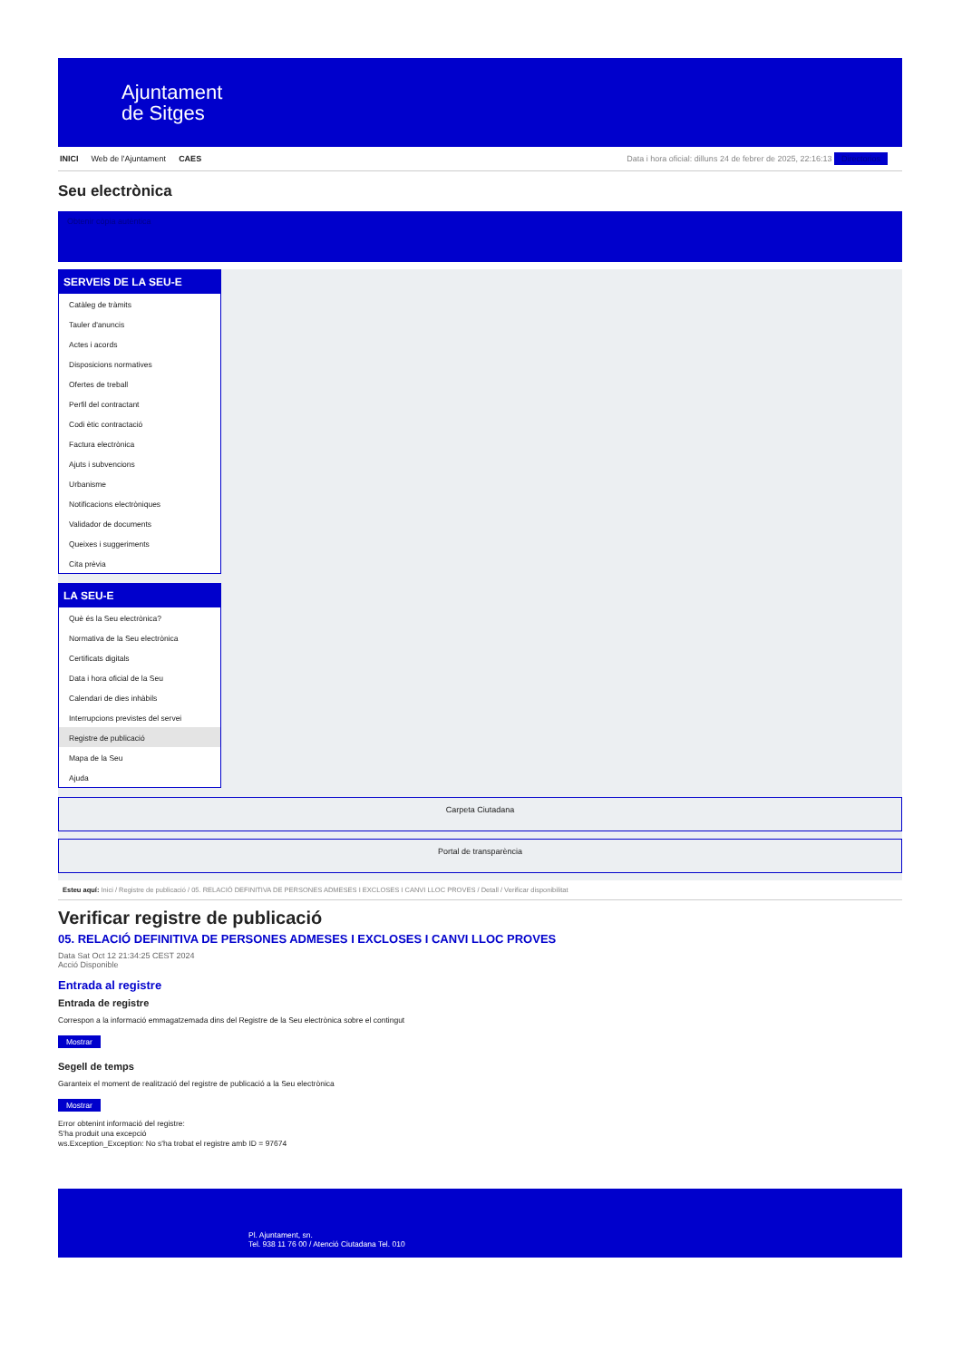Ajuntament
de Sitges
INICI Web de l'Ajuntament CAES Data i hora oficial: dilluns 24 de febrer de 2025, 22:16:13 Directorios
Seu electrònica
Obtenir còpia autèntica
SERVEIS DE LA SEU-E
Catàleg de tràmits
Tauler d'anuncis
Actes i acords
Disposicions normatives
Ofertes de treball
Perfil del contractant
Codi ètic contractació
Factura electrònica
Ajuts i subvencions
Urbanisme
Notificacions electròniques
Validador de documents
Queixes i suggeriments
Cita prèvia
LA SEU-E
Què és la Seu electrònica?
Normativa de la Seu electrònica
Certificats digitals
Data i hora oficial de la Seu
Calendari de dies inhàbils
Interrupcions previstes del servei
Registre de publicació
Mapa de la Seu
Ajuda
Carpeta Ciutadana
Portal de transparència
Esteu aquí: Inici / Registre de publicació / 05. RELACIÓ DEFINITIVA DE PERSONES ADMESES I EXCLOSES I CANVI LLOC PROVES / Detall / Verificar disponibilitat
Verificar registre de publicació
05. RELACIÓ DEFINITIVA DE PERSONES ADMESES I EXCLOSES I CANVI LLOC PROVES
Data Sat Oct 12 21:34:25 CEST 2024
Acció Disponible
Entrada al registre
Entrada de registre
Correspon a la informació emmagatzemada dins del Registre de la Seu electrònica sobre el contingut
Mostrar
Segell de temps
Garanteix el moment de realització del registre de publicació a la Seu electrònica
Mostrar
Error obtenint informació del registre:
S'ha produit una excepció
ws.Exception_Exception: No s'ha trobat el registre amb ID = 97674
Pl. Ajuntament, sn.
Tel. 938 11 76 00 / Atenció Ciutadana Tel. 010